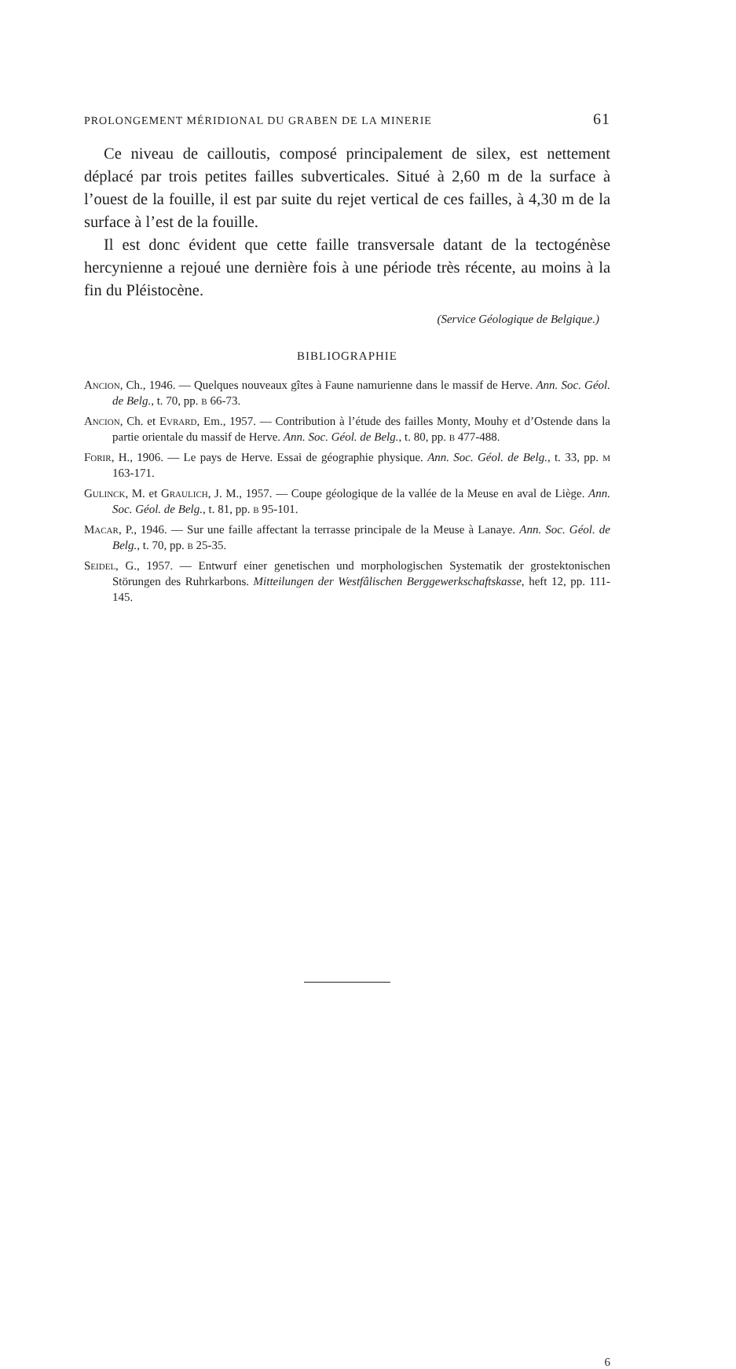PROLONGEMENT MÉRIDIONAL DU GRABEN DE LA MINERIE 61
Ce niveau de cailloutis, composé principalement de silex, est nettement déplacé par trois petites failles subverticales. Situé à 2,60 m de la surface à l’ouest de la fouille, il est par suite du rejet vertical de ces failles, à 4,30 m de la surface à l’est de la fouille.
Il est donc évident que cette faille transversale datant de la tectogénèse hercynienne a rejoué une dernière fois à une période très récente, au moins à la fin du Pléistocène.
(Service Géologique de Belgique.)
BIBLIOGRAPHIE
Ancion, Ch., 1946. — Quelques nouveaux gîtes à Faune namurienne dans le massif de Herve. Ann. Soc. Géol. de Belg., t. 70, pp. b 66-73.
Ancion, Ch. et Evrard, Em., 1957. — Contribution à l’étude des failles Monty, Mouhy et d’Ostende dans la partie orientale du massif de Herve. Ann. Soc. Géol. de Belg., t. 80, pp. b 477-488.
Forir, H., 1906. — Le pays de Herve. Essai de géographie physique. Ann. Soc. Géol. de Belg., t. 33, pp. m 163-171.
Gulinck, M. et Graulich, J. M., 1957. — Coupe géologique de la vallée de la Meuse en aval de Liège. Ann. Soc. Géol. de Belg., t. 81, pp. b 95-101.
Macar, P., 1946. — Sur une faille affectant la terrasse principale de la Meuse à Lanaye. Ann. Soc. Géol. de Belg., t. 70, pp. b 25-35.
Seidel, G., 1957. — Entwurf einer genetischen und morphologischen Systematik der grostektonischen Störungen des Ruhrkarbons. Mitteilungen der Westfâlischen Berggewerkschaftskasse, heft 12, pp. 111-145.
6